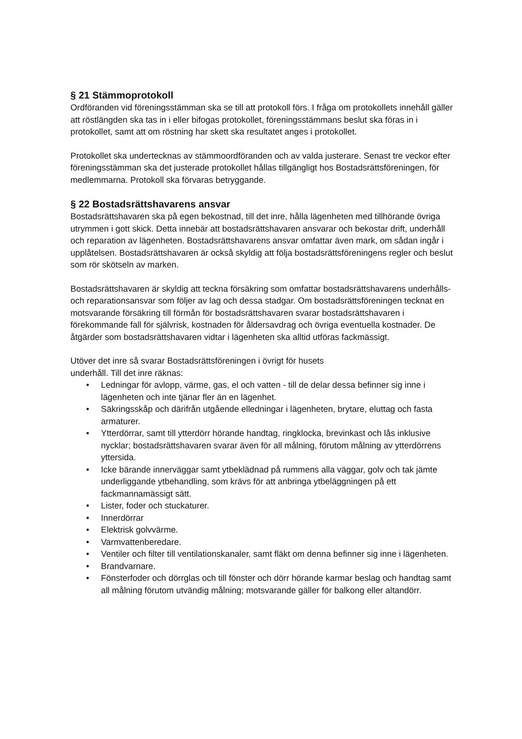§ 21 Stämmoprotokoll
Ordföranden vid föreningsstämman ska se till att protokoll förs. I fråga om protokollets innehåll gäller att röstlängden ska tas in i eller bifogas protokollet, föreningsstämmans beslut ska föras in i protokollet, samt att om röstning har skett ska resultatet anges i protokollet.
Protokollet ska undertecknas av stämmoordföranden och av valda justerare. Senast tre veckor efter föreningsstämman ska det justerade protokollet hållas tillgängligt hos Bostadsrättsföreningen, för medlemmarna. Protokoll ska förvaras betryggande.
§ 22 Bostadsrättshavarens ansvar
Bostadsrättshavaren ska på egen bekostnad, till det inre, hålla lägenheten med tillhörande övriga utrymmen i gott skick. Detta innebär att bostadsrättshavaren ansvarar och bekostar drift, underhåll och reparation av lägenheten. Bostadsrättshavarens ansvar omfattar även mark, om sådan ingår i upplåtelsen. Bostadsrättshavaren är också skyldig att följa bostadsrättsföreningens regler och beslut som rör skötseln av marken.
Bostadsrättshavaren är skyldig att teckna försäkring som omfattar bostadsrättshavarens underhålls- och reparationsansvar som följer av lag och dessa stadgar. Om bostadsrättsföreningen tecknat en motsvarande försäkring till förmån för bostadsrättshavaren svarar bostadsrättshavaren i förekommande fall för självrisk, kostnaden för åldersavdrag och övriga eventuella kostnader. De åtgärder som bostadsrättshavaren vidtar i lägenheten ska alltid utföras fackmässigt.
Utöver det inre så svarar Bostadsrättsföreningen i övrigt för husets
underhåll. Till det inre räknas:
• Ledningar för avlopp, värme, gas, el och vatten - till de delar dessa befinner sig inne i lägenheten och inte tjänar fler än en lägenhet.
• Säkringsskåp och därifrån utgående elledningar i lägenheten, brytare, eluttag och fasta armaturer.
• Ytterdörrar, samt till ytterdörr hörande handtag, ringklocka, brevinkast och lås inklusive nycklar; bostadsrättshavaren svarar även för all målning, förutom målning av ytterdörrens yttersida.
• Icke bärande innerväggar samt ytbeklädnad på rummens alla väggar, golv och tak jämte underliggande ytbehandling, som krävs för att anbringa ytbeläggningen på ett fackmannamässigt sätt.
• Lister, foder och stuckaturer.
• Innerdörrar
• Elektrisk golvvärme.
• Varmvattenberedare.
• Ventiler och filter till ventilationskanaler, samt fläkt om denna befinner sig inne i lägenheten.
• Brandvarnare.
• Fönsterfoder och dörrglas och till fönster och dörr hörande karmar beslag och handtag samt all målning förutom utvändig målning; motsvarande gäller för balkong eller altandörr.